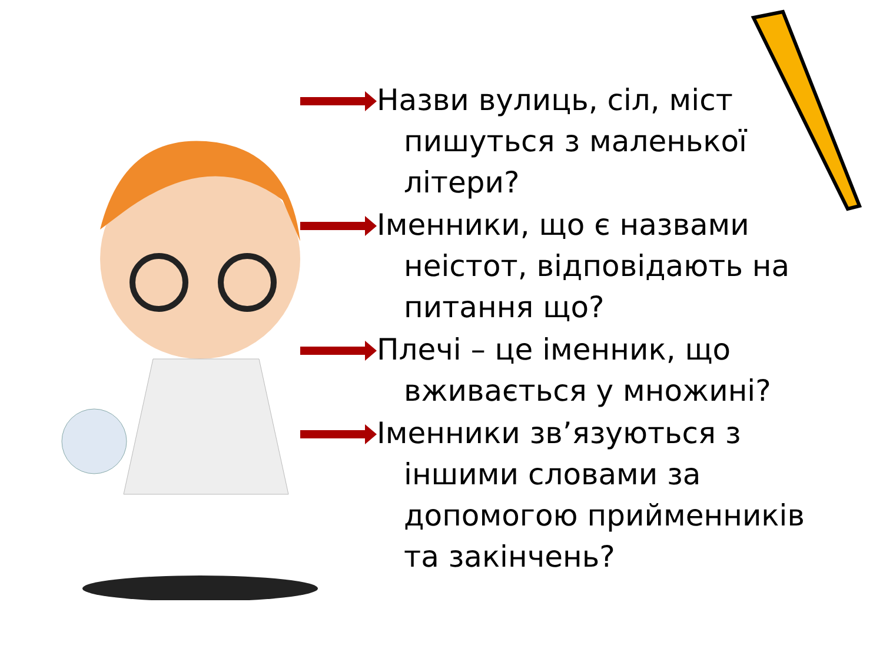Назви вулиць, сіл, міст пишуться з маленької літери?
Іменники, що є назвами неістот, відповідають на питання що?
Плечі – це іменник, що вживається у множині?
Іменники зв’язуються з іншими словами за допомогою прийменників та закінчень?